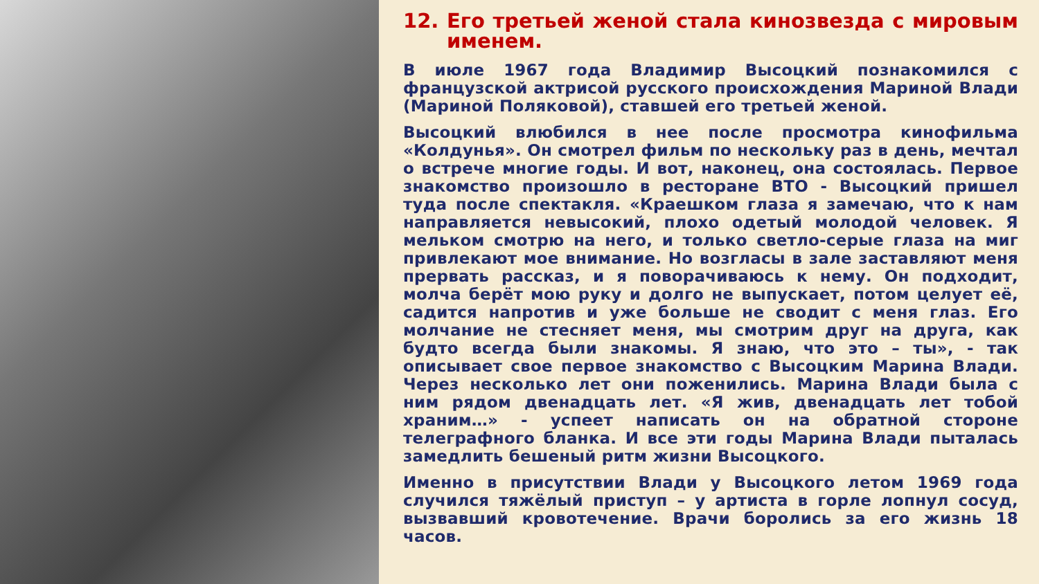12. Его третьей женой стала кинозвезда с мировым именем.
В июле 1967 года Владимир Высоцкий познакомился с французской актрисой русского происхождения Мариной Влади (Мариной Поляковой), ставшей его третьей женой.
Высоцкий влюбился в нее после просмотра кинофильма «Колдунья». Он смотрел фильм по нескольку раз в день, мечтал о встрече многие годы. И вот, наконец, она состоялась. Первое знакомство произошло в ресторане ВТО - Высоцкий пришел туда после спектакля. «Краешком глаза я замечаю, что к нам направляется невысокий, плохо одетый молодой человек. Я мельком смотрю на него, и только светло-серые глаза на миг привлекают мое внимание. Но возгласы в зале заставляют меня прервать рассказ, и я поворачиваюсь к нему. Он подходит, молча берёт мою руку и долго не выпускает, потом целует её, садится напротив и уже больше не сводит с меня глаз. Его молчание не стесняет меня, мы смотрим друг на друга, как будто всегда были знакомы. Я знаю, что это – ты», - так описывает свое первое знакомство с Высоцким Марина Влади. Через несколько лет они поженились. Марина Влади была с ним рядом двенадцать лет. «Я жив, двенадцать лет тобой храним…» - успеет написать он на обратной стороне телеграфного бланка. И все эти годы Марина Влади пыталась замедлить бешеный ритм жизни Высоцкого.
Именно в присутствии Влади у Высоцкого летом 1969 года случился тяжёлый приступ – у артиста в горле лопнул сосуд, вызвавший кровотечение. Врачи боролись за его жизнь 18 часов.